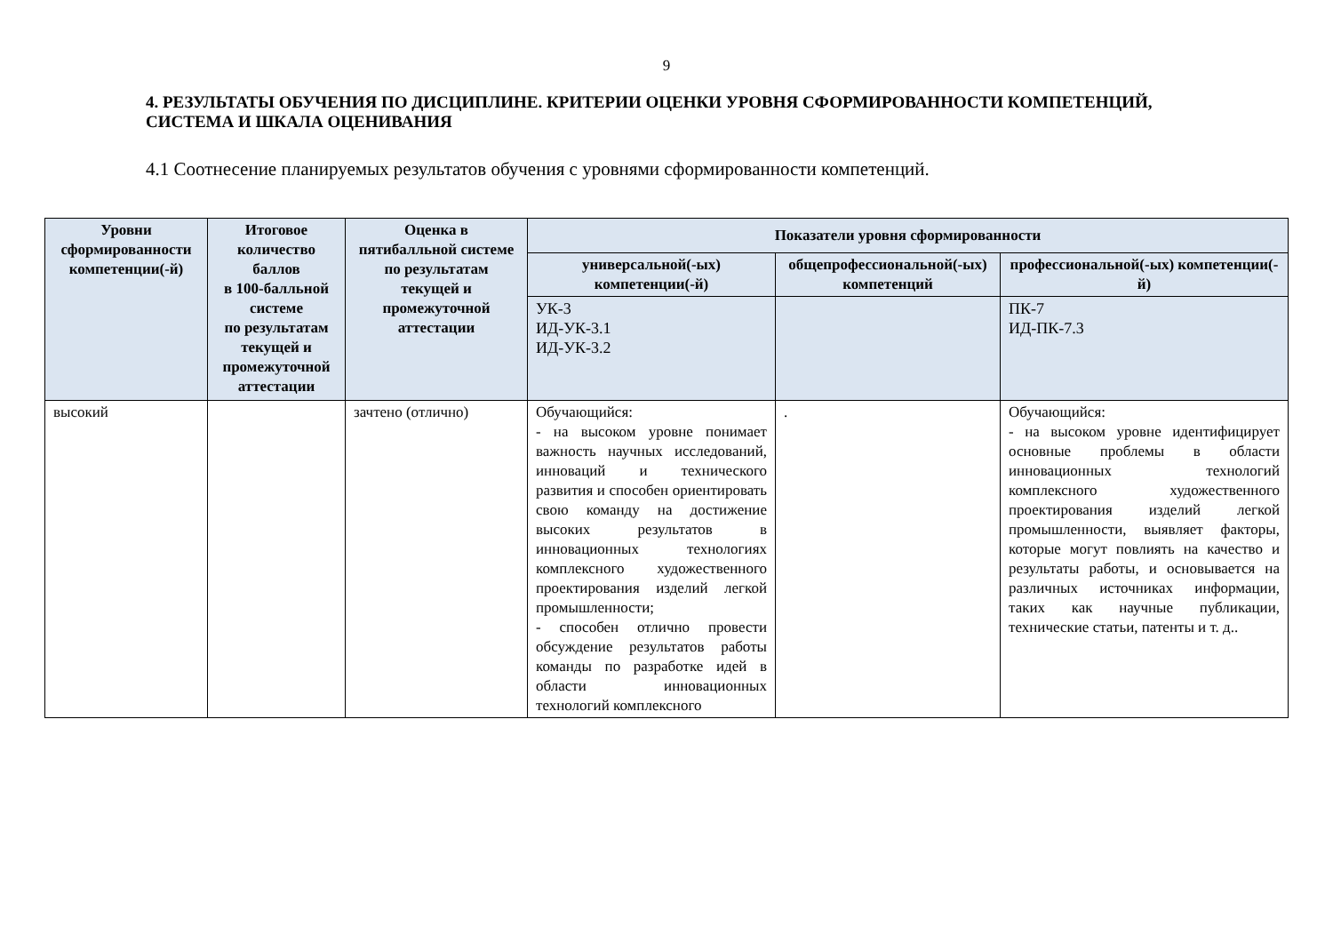9
4. РЕЗУЛЬТАТЫ ОБУЧЕНИЯ ПО ДИСЦИПЛИНЕ. КРИТЕРИИ ОЦЕНКИ УРОВНЯ СФОРМИРОВАННОСТИ КОМПЕТЕНЦИЙ, СИСТЕМА И ШКАЛА ОЦЕНИВАНИЯ
4.1 Соотнесение планируемых результатов обучения с уровнями сформированности компетенций.
| Уровни сформированности компетенции(-й) | Итоговое количество баллов в 100-балльной системе по результатам текущей и промежуточной аттестации | Оценка в пятибалльной системе по результатам текущей и промежуточной аттестации | Показатели уровня сформированности | | |
| --- | --- | --- | --- | --- | --- |
| | | | универсальной(-ых) компетенции(-й) | общепрофессиональной(-ых) компетенций | профессиональной(-ых) компетенции(-й) |
| | | | УК-3 ИД-УК-3.1 ИД-УК-3.2 | | ПК-7 ИД-ПК-7.3 |
| высокий | | зачтено (отлично) | Обучающийся: - на высоком уровне понимает важность научных исследований, инноваций и технического развития и способен ориентировать свою команду на достижение высоких результатов в инновационных технологиях комплексного художественного проектирования изделий легкой промышленности; - способен отлично провести обсуждение результатов работы команды по разработке идей в области инновационных технологий комплексного | . | Обучающийся: - на высоком уровне идентифицирует основные проблемы в области инновационных технологий комплексного художественного проектирования изделий легкой промышленности, выявляет факторы, которые могут повлиять на качество и результаты работы, и основывается на различных источниках информации, таких как научные публикации, технические статьи, патенты и т. д.. |